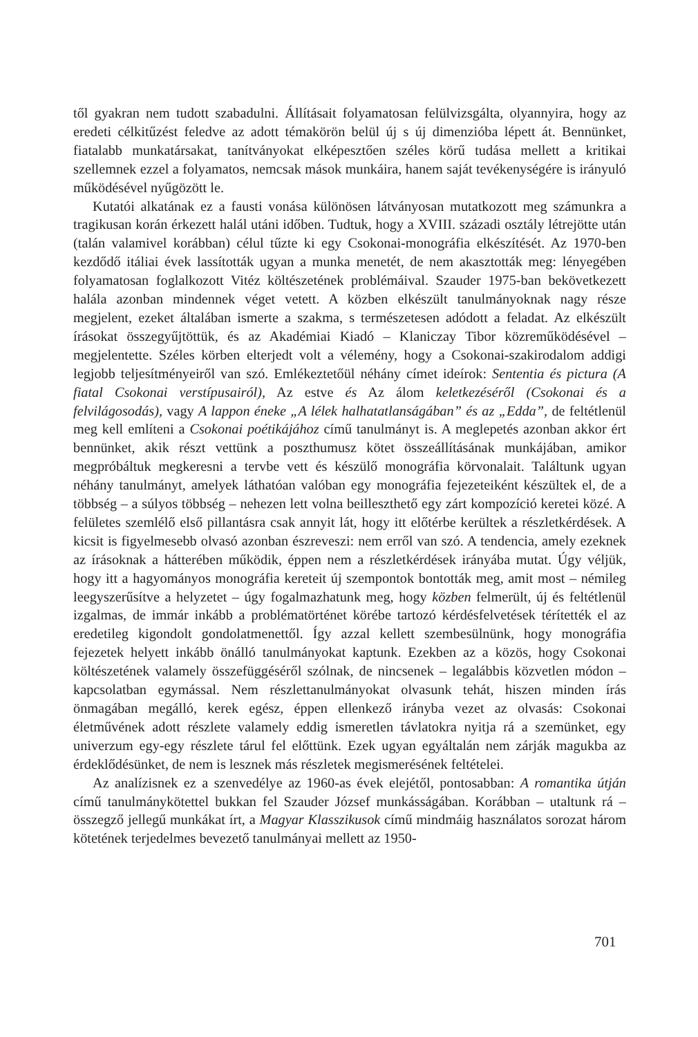től gyakran nem tudott szabadulni. Állításait folyamatosan felülvizsgálta, olyannyira, hogy az eredeti célkitűzést feledve az adott témakörön belül új s új dimenzióba lépett át. Bennünket, fiatalabb munkatársakat, tanítványokat elképesztően széles körű tudása mellett a kritikai szellemnek ezzel a folyamatos, nemcsak mások munkáira, hanem saját tevékenységére is irányuló működésével nyűgözött le.
Kutatói alkatának ez a fausti vonása különösen látványosan mutatkozott meg számunkra a tragikusan korán érkezett halál utáni időben. Tudtuk, hogy a XVIII. századi osztály létrejötte után (talán valamivel korábban) célul tűzte ki egy Csokonai-monográfia elkészítését. Az 1970-ben kezdődő itáliai évek lassították ugyan a munka menetét, de nem akasztották meg: lényegében folyamatosan foglalkozott Vitéz költészetének problémáival. Szauder 1975-ban bekövetkezett halála azonban mindennek véget vetett. A közben elkészült tanulmányoknak nagy része megjelent, ezeket általában ismerte a szakma, s természetesen adódott a feladat. Az elkészült írásokat összegyűjtöttük, és az Akadémiai Kiadó – Klaniczay Tibor közreműködésével – megjelentette. Széles körben elterjedt volt a vélemény, hogy a Csokonai-szakirodalom addigi legjobb teljesítményeiről van szó. Emlékeztetőül néhány címet ideírok: Sententia és pictura (A fiatal Csokonai verstípusairól), Az estve és Az álom keletkezéséről (Csokonai és a felvilágosodás), vagy A lappon éneke „A lélek halhatatlanságában” és az „Edda”, de feltétlenül meg kell említeni a Csokonai poétikájához című tanulmányt is. A meglepetés azonban akkor ért bennünket, akik részt vettünk a poszthumusz kötet összeállításának munkájában, amikor megpróbáltuk megkeresni a tervbe vett és készülő monográfia körvonalait. Találtunk ugyan néhány tanulmányt, amelyek láthatóan valóban egy monográfia fejezeteiként készültek el, de a többség – a súlyos többség – nehezen lett volna beilleszthető egy zárt kompozíció keretei közé. A felületes szemlélő első pillantásra csak annyit lát, hogy itt előtérbe kerültek a részletkérdések. A kicsit is figyelmesebb olvasó azonban észreveszi: nem erről van szó. A tendencia, amely ezeknek az írásoknak a hátterében működik, éppen nem a részletkérdések irányába mutat. Úgy véljük, hogy itt a hagyományos monográfia kereteit új szempontok bontották meg, amit most – némileg leegyszerűsítve a helyzetet – úgy fogalmazhatunk meg, hogy közben felmerült, új és feltétlenül izgalmas, de immár inkább a problématörténet körébe tartozó kérdésfelvetések térítették el az eredetileg kigondolt gondolatmenettől. Így azzal kellett szembesülnünk, hogy monográfia fejezetek helyett inkább önálló tanulmányokat kaptunk. Ezekben az a közös, hogy Csokonai költészetének valamely összefüggéséről szólnak, de nincsenek – legalábbis közvetlen módon – kapcsolatban egymással. Nem részlettanulmányokat olvasunk tehát, hiszen minden írás önmagában megálló, kerek egész, éppen ellenkező irányba vezet az olvasás: Csokonai életművének adott részlete valamely eddig ismeretlen távlatokra nyitja rá a szemünket, egy univerzum egy-egy részlete tárul fel előttünk. Ezek ugyan egyáltalán nem zárják magukba az érdeklődésünket, de nem is lesznek más részletek megismerésének feltételei.
Az analízisnek ez a szenvedélye az 1960-as évek elejétől, pontosabban: A romantika útján című tanulmánykötettel bukkan fel Szauder József munkásságában. Korábban – utaltunk rá – összegző jellegű munkákat írt, a Magyar Klasszikusok című mindmáig használatos sorozat három kötetének terjedelmes bevezető tanulmányai mellett az 1950-
701